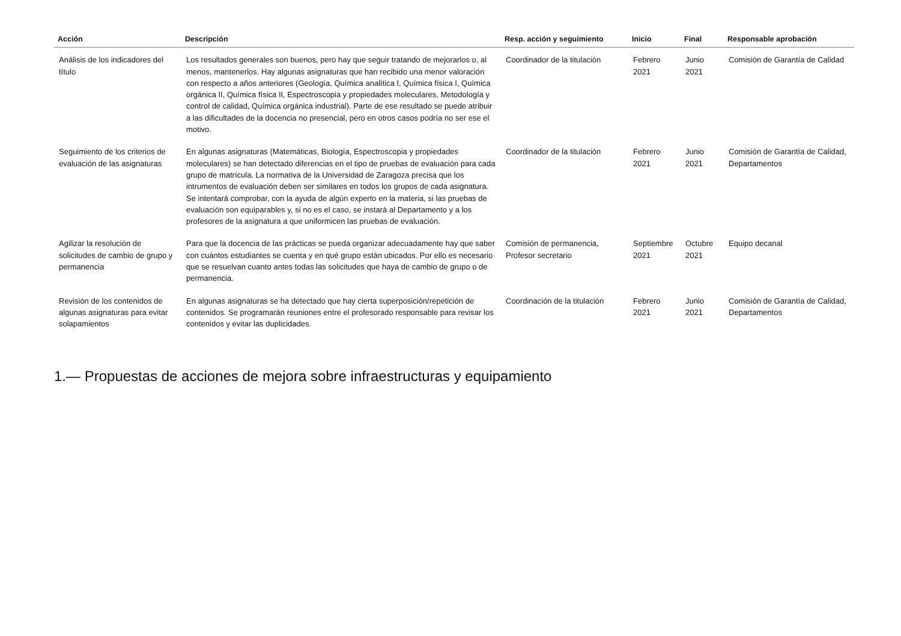| Acción | Descripción | Resp. acción y seguimiento | Inicio | Final | Responsable aprobación |
| --- | --- | --- | --- | --- | --- |
| Análisis de los indicadores del título | Los resultados generales son buenos, pero hay que seguir tratando de mejorarlos o, al menos, mantenerlos. Hay algunas asignaturas que han recibido una menor valoración con respecto a años anteriores (Geología, Química analítica I, Química física I, Química orgánica II, Química física II, Espectroscopia y propiedades moleculares, Metodología y control de calidad, Química orgánica industrial). Parte de ese resultado se puede atribuir a las dificultades de la docencia no presencial, pero en otros casos podría no ser ese el motivo. | Coordinador de la titulación | Febrero 2021 | Junio 2021 | Comisión de Garantía de Calidad |
| Seguimiento de los criterios de evaluación de las asignaturas | En algunas asignaturas (Matemáticas, Biología, Espectroscopia y propiedades moleculares) se han detectado diferencias en el tipo de pruebas de evaluación para cada grupo de matrícula. La normativa de la Universidad de Zaragoza precisa que los intrumentos de evaluación deben ser similares en todos los grupos de cada asignatura. Se intentará comprobar, con la ayuda de algún experto en la materia, si las pruebas de evaluación son equiparables y, si no es el caso, se instará al Departamento y a los profesores de la asignatura a que uniformicen las pruebas de evaluación. | Coordinador de la titulación | Febrero 2021 | Junio 2021 | Comisión de Garantía de Calidad, Departamentos |
| Agilizar la resolución de solicitudes de cambio de grupo y permanencia | Para que la docencia de las prácticas se pueda organizar adecuadamente hay que saber con cuántos estudiantes se cuenta y en qué grupo están ubicados. Por ello es necesario que se resuelvan cuanto antes todas las solicitudes que haya de cambio de grupo o de permanencia. | Comisión de permanencia, Profesor secretario | Septiembre 2021 | Octubre 2021 | Equipo decanal |
| Revisión de los contenidos de algunas asignaturas para evitar solapamientos | En algunas asignaturas se ha detectado que hay cierta superposición/repetición de contenidos. Se programarán reuniones entre el profesorado responsable para revisar los contenidos y evitar las duplicidades. | Coordinación de la titulación | Febrero 2021 | Junio 2021 | Comisión de Garantía de Calidad, Departamentos |
1.— Propuestas de acciones de mejora sobre infraestructuras y equipamiento